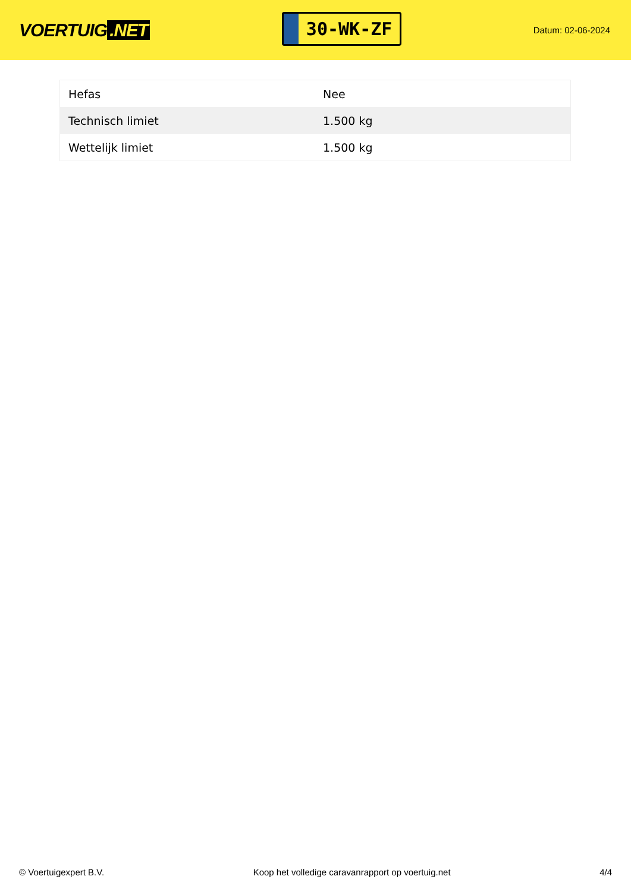VOERTUIG.NET
30-WK-ZF
Datum: 02-06-2024
| Hefas | Nee |
| Technisch limiet | 1.500 kg |
| Wettelijk limiet | 1.500 kg |
© Voertuigexpert B.V. Koop het volledige caravanrapport op voertuig.net 4/4